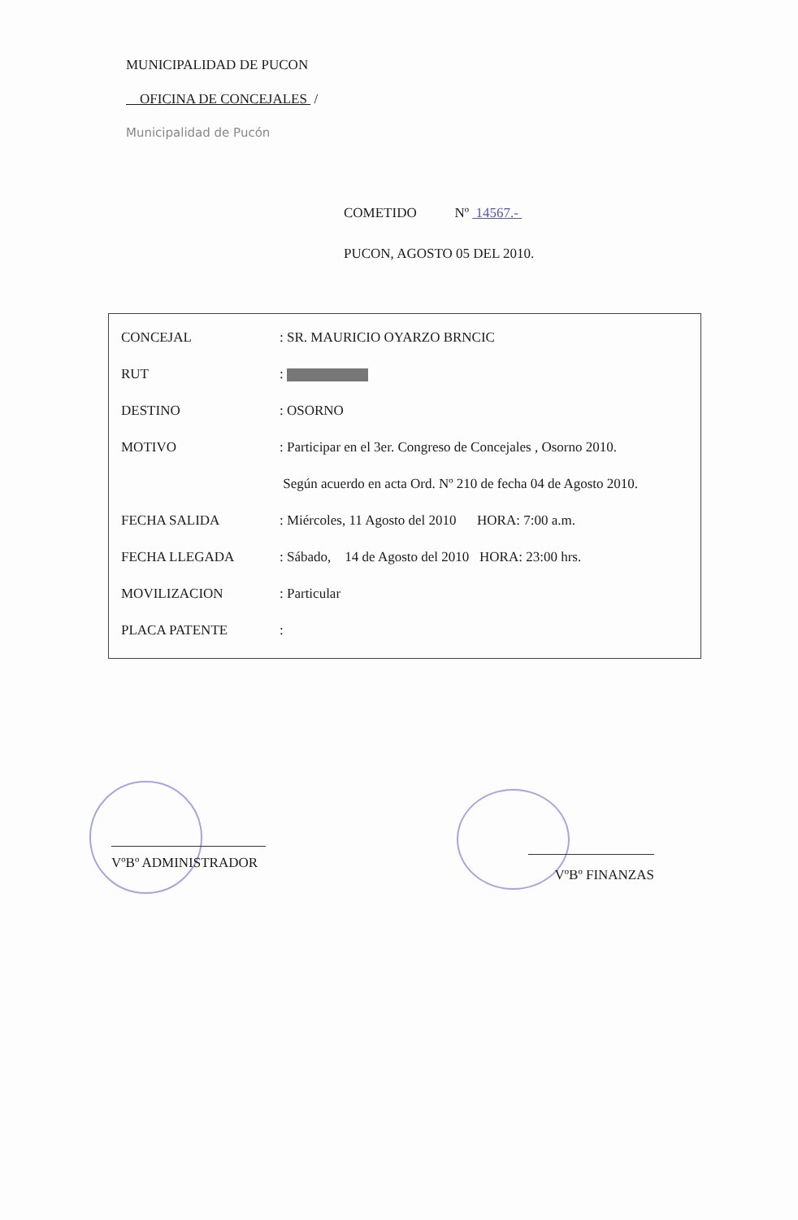MUNICIPALIDAD DE PUCON
OFICINA DE CONCEJALES /
Municipalidad de Pucón
COMETIDO Nº 14567.-
PUCON, AGOSTO 05 DEL 2010.
CONCEJAL: SR. MAURICIO OYARZO BRNCIC
RUT:
DESTINO: OSORNO
MOTIVO: Participar en el 3er. Congreso de Concejales , Osorno 2010.
Según acuerdo en acta Ord. Nº 210 de fecha 04 de Agosto 2010.
FECHA SALIDA: Miércoles, 11 Agosto del 2010 HORA: 7:00 a.m.
FECHA LLEGADA: Sábado, 14 de Agosto del 2010 HORA: 23:00 hrs.
MOVILIZACION: Particular
PLACA PATENTE:
VºBº ADMINISTRADOR VºBº FINANZAS